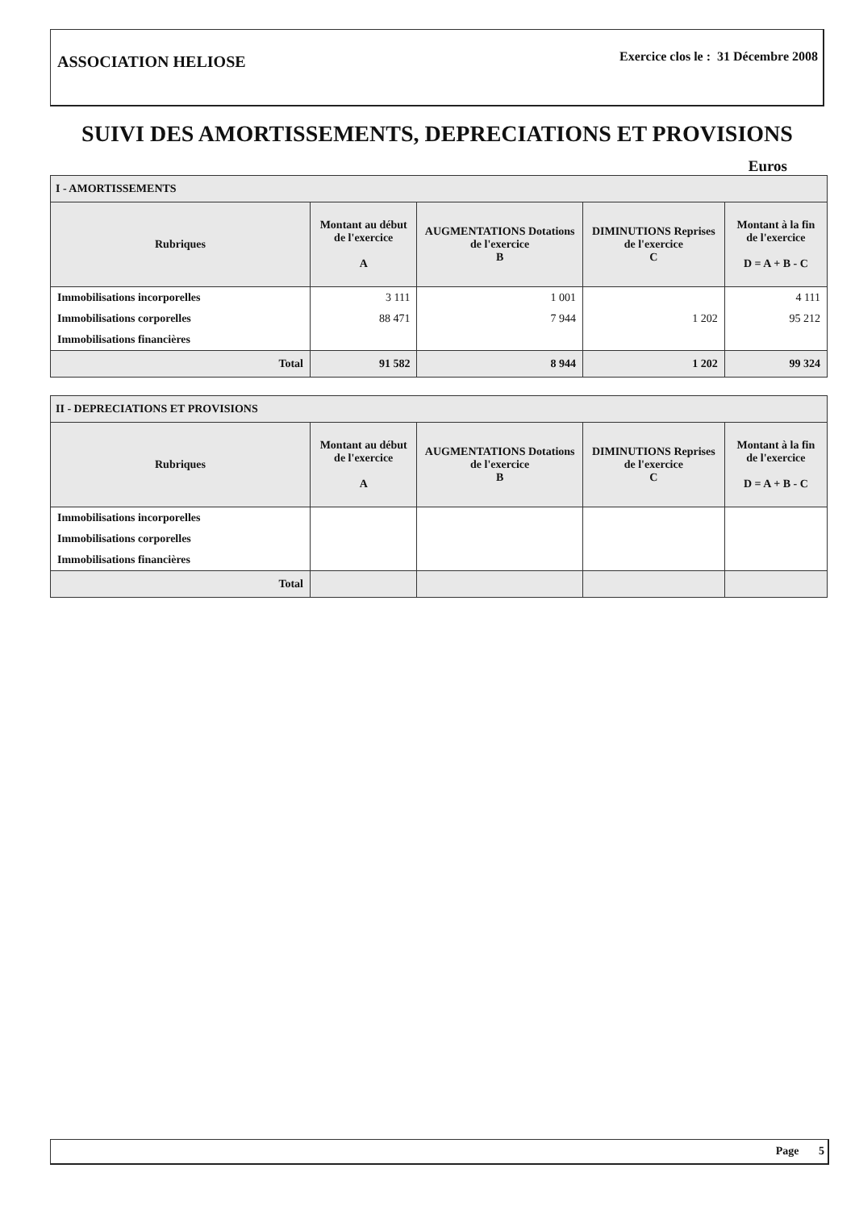ASSOCIATION HELIOSE
Exercice clos le : 31 Décembre 2008
SUIVI DES AMORTISSEMENTS, DEPRECIATIONS ET PROVISIONS
Euros
| I - AMORTISSEMENTS | | | | |
| Rubriques | Montant au début de l'exercice A | AUGMENTATIONS Dotations de l'exercice B | DIMINUTIONS Reprises de l'exercice C | Montant à la fin de l'exercice D = A + B - C |
| Immobilisations incorporelles | 3 111 | 1 001 | | 4 111 |
| Immobilisations corporelles | 88 471 | 7 944 | 1 202 | 95 212 |
| Immobilisations financières | | | | |
| Total | 91 582 | 8 944 | 1 202 | 99 324 |
| II - DEPRECIATIONS ET PROVISIONS | | | | |
| Rubriques | Montant au début de l'exercice A | AUGMENTATIONS Dotations de l'exercice B | DIMINUTIONS Reprises de l'exercice C | Montant à la fin de l'exercice D = A + B - C |
| Immobilisations incorporelles | | | | |
| Immobilisations corporelles | | | | |
| Immobilisations financières | | | | |
| Total | | | | |
Page 5